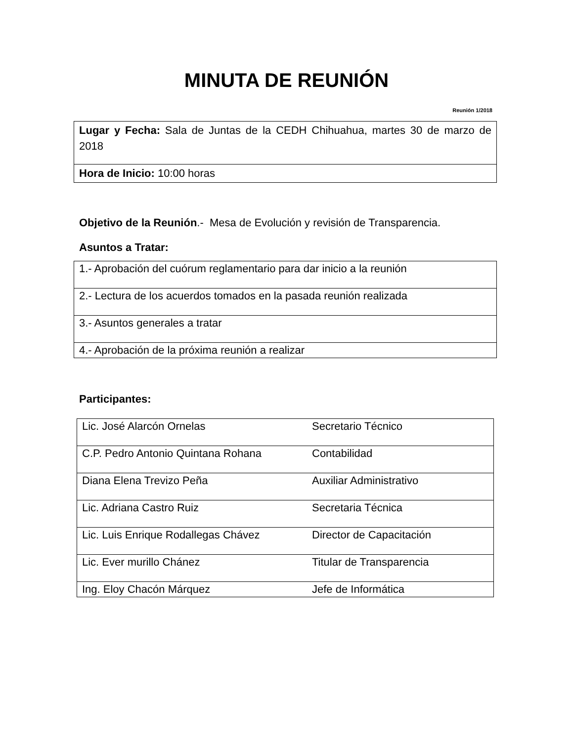MINUTA DE REUNIÓN
Reunión 1/2018
| Lugar y Fecha: Sala de Juntas de la CEDH Chihuahua, martes 30 de marzo de 2018 |
| Hora de Inicio: 10:00 horas |
Objetivo de la Reunión.- Mesa de Evolución y revisión de Transparencia.
Asuntos a Tratar:
| 1.- Aprobación del cuórum reglamentario para dar inicio a la reunión |
| 2.- Lectura de los acuerdos tomados en la pasada reunión realizada |
| 3.- Asuntos generales a tratar |
| 4.- Aprobación de la próxima reunión a realizar |
Participantes:
| Lic. José Alarcón Ornelas | Secretario Técnico |
| C.P. Pedro Antonio Quintana Rohana | Contabilidad |
| Diana Elena Trevizo Peña | Auxiliar Administrativo |
| Lic. Adriana Castro Ruiz | Secretaria Técnica |
| Lic. Luis Enrique Rodallegas Chávez | Director de Capacitación |
| Lic. Ever murillo Chánez | Titular de Transparencia |
| Ing. Eloy Chacón Márquez | Jefe de Informática |